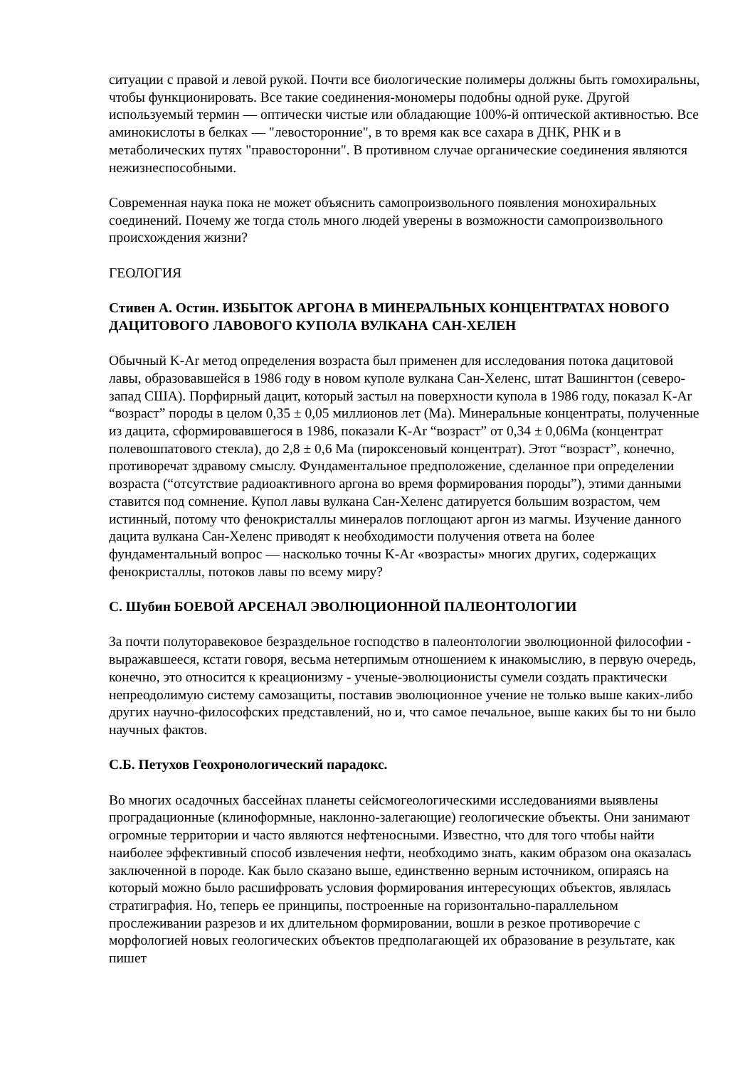ситуации с правой и левой рукой. Почти все биологические полимеры должны быть гомохиральны, чтобы функционировать. Все такие соединения-мономеры подобны одной руке. Другой используемый термин — оптически чистые или обладающие 100%-й оптической активностью. Все аминокислоты в белках — "левосторонние", в то время как все сахара в ДНК, РНК и в метаболических путях "правосторонни". В противном случае органические соединения являются нежизнеспособными.
Современная наука пока не может объяснить самопроизвольного появления монохиральных соединений. Почему же тогда столь много людей уверены в возможности самопроизвольного происхождения жизни?
ГЕОЛОГИЯ
Стивен А. Остин. ИЗБЫТОК АРГОНА В МИНЕРАЛЬНЫХ КОНЦЕНТРАТАХ НОВОГО ДАЦИТОВОГО ЛАВОВОГО КУПОЛА ВУЛКАНА САН-ХЕЛЕН
Обычный K-Ar метод определения возраста был применен для исследования потока дацитовой лавы, образовавшейся в 1986 году в новом куполе вулкана Сан-Хеленс, штат Вашингтон (северо-запад США). Порфирный дацит, который застыл на поверхности купола в 1986 году, показал K-Ar “возраст” породы в целом 0,35 ± 0,05 миллионов лет (Ма). Минеральные концентраты, полученные из дацита, сформировавшегося в 1986, показали K-Ar “возраст” от 0,34 ± 0,06Ма (концентрат полевошпатового стекла), до 2,8 ± 0,6 Ма (пироксеновый концентрат). Этот “возраст”, конечно, противоречат здравому смыслу. Фундаментальное предположение, сделанное при определении возраста (“отсутствие радиоактивного аргона во время формирования породы”), этими данными ставится под сомнение. Купол лавы вулкана Сан-Хеленс датируется большим возрастом, чем истинный, потому что фенокристаллы минералов поглощают аргон из магмы. Изучение данного дацита вулкана Сан-Хеленс приводят к необходимости получения ответа на более фундаментальный вопрос — насколько точны K-Ar «возрасты» многих других, содержащих фенокристаллы, потоков лавы по всему миру?
С. Шубин БОЕВОЙ АРСЕНАЛ ЭВОЛЮЦИОННОЙ ПАЛЕОНТОЛОГИИ
За почти полуторавековое безраздельное господство в палеонтологии эволюционной философии - выражавшееся, кстати говоря, весьма нетерпимым отношением к инакомыслию, в первую очередь, конечно, это относится к креационизму - ученые-эволюционисты сумели создать практически непреодолимую систему самозащиты, поставив эволюционное учение не только выше каких-либо других научно-философских представлений, но и, что самое печальное, выше каких бы то ни было научных фактов.
С.Б. Петухов Геохронологический парадокс.
Во многих осадочных бассейнах планеты сейсмогеологическими исследованиями выявлены проградационные (клиноформные, наклонно-залегающие) геологические объекты. Они занимают огромные территории и часто являются нефтеносными. Известно, что для того чтобы найти наиболее эффективный способ извлечения нефти, необходимо знать, каким образом она оказалась заключенной в породе. Как было сказано выше, единственно верным источником, опираясь на который можно было расшифровать условия формирования интересующих объектов, являлась стратиграфия. Но, теперь ее принципы, построенные на горизонтально-параллельном прослеживании разрезов и их длительном формировании, вошли в резкое противоречие с морфологией новых геологических объектов предполагающей их образование в результате, как пишет